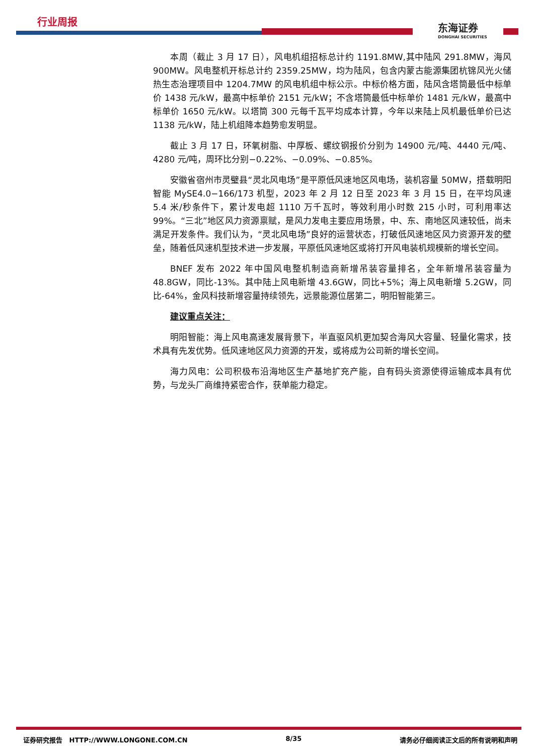行业周报
东海证券
DONGHAI SECURITIES
本周（截止 3 月 17 日），风电机组招标总计约 1191.8MW,其中陆风 291.8MW，海风 900MW。风电整机开标总计约 2359.25MW，均为陆风，包含内蒙古能源集团杭锦风光火储热生态治理项目中 1204.7MW 的风电机组中标公示。中标价格方面，陆风含塔筒最低中标单价 1438 元/kW，最高中标单价 2151 元/kW；不含塔筒最低中标单价 1481 元/kW，最高中标单价 1650 元/kW。以塔筒 300 元每千瓦平均成本计算，今年以来陆上风机最低单价已达 1138 元/kW，陆上机组降本趋势愈发明显。
截止 3 月 17 日，环氧树脂、中厚板、螺纹钢报价分别为 14900 元/吨、4440 元/吨、4280 元/吨，周环比分别−0.22%、−0.09%、−0.85%。
安徽省宿州市灵璧县“灵北风电场”是平原低风速地区风电场，装机容量 50MW，搭载明阳智能 MySE4.0−166/173 机型，2023 年 2 月 12 日至 2023 年 3 月 15 日，在平均风速 5.4 米/秒条件下，累计发电超 1110 万千瓦时，等效利用小时数 215 小时，可利用率达 99%。“三北”地区风力资源禀赋，是风力发电主要应用场景，中、东、南地区风速较低，尚未满足开发条件。我们认为，“灵北风电场”良好的运营状态，打破低风速地区风力资源开发的壁垒，随着低风速机型技术进一步发展，平原低风速地区或将打开风电装机规模新的增长空间。
BNEF 发布 2022 年中国风电整机制造商新增吊装容量排名，全年新增吊装容量为 48.8GW，同比-13%。其中陆上风电新增 43.6GW，同比+5%；海上风电新增 5.2GW，同比-64%，金风科技新增容量持续领先，远景能源位居第二，明阳智能第三。
建议重点关注：
明阳智能：海上风电高速发展背景下，半直驱风机更加契合海风大容量、轻量化需求，技术具有先发优势。低风速地区风力资源的开发，或将成为公司新的增长空间。
海力风电：公司积极布沿海地区生产基地扩充产能，自有码头资源使得运输成本具有优势，与龙头厂商维持紧密合作，获单能力稳定。
证券研究报告 HTTP://WWW.LONGONE.COM.CN 8/35 请务必仔细阅读正文后的所有说明和声明